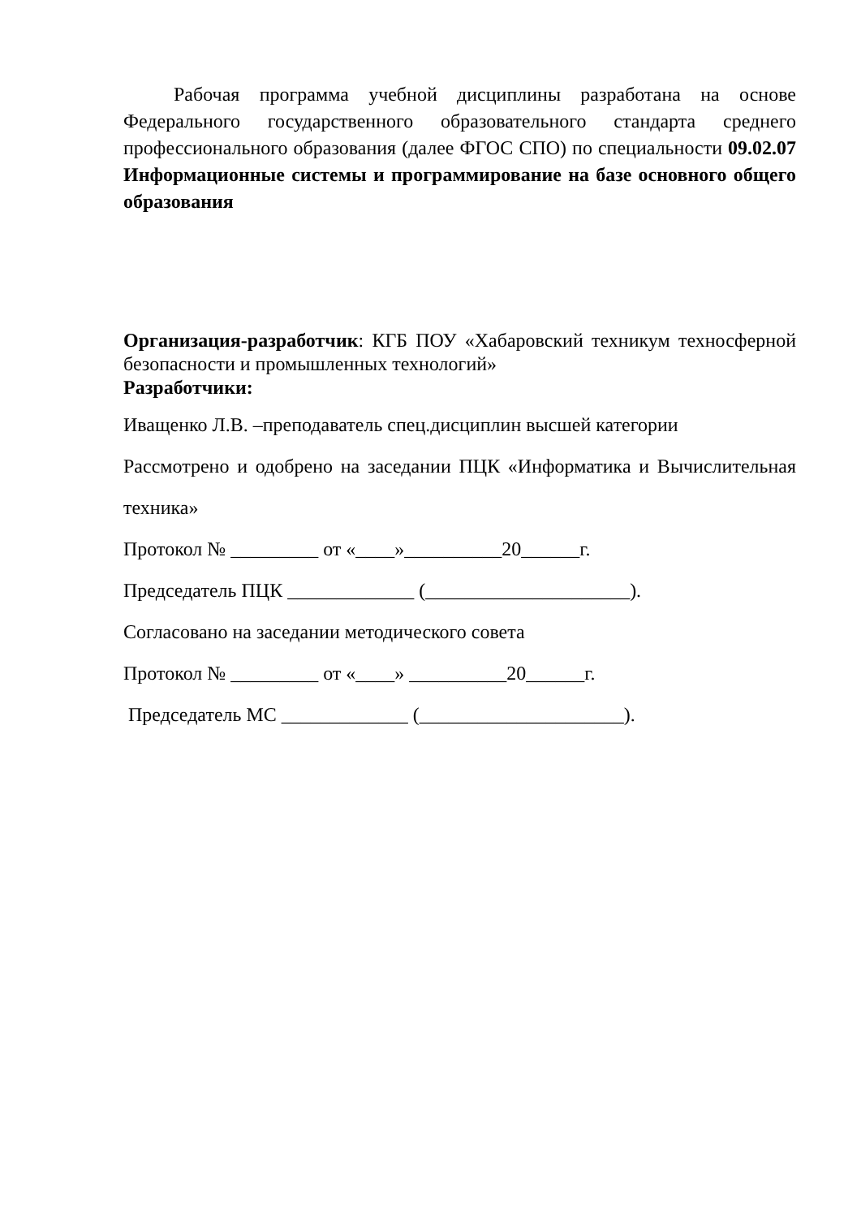Рабочая программа учебной дисциплины разработана на основе Федерального государственного образовательного стандарта среднего профессионального образования (далее ФГОС СПО) по специальности 09.02.07 Информационные системы и программирование на базе основного общего образования
Организация-разработчик: КГБ ПОУ «Хабаровский техникум техносферной безопасности и промышленных технологий»
Разработчики:
Иващенко Л.В. –преподаватель спец.дисциплин высшей категории
Рассмотрено и одобрено на заседании ПЦК «Информатика и Вычислительная техника»
Протокол № _________ от «____»__________20______г.
Председатель ПЦК _____________ (_____________________).
Согласовано на заседании методического совета
Протокол № _________ от «____» __________20______г.
Председатель МС _____________ (_____________________).